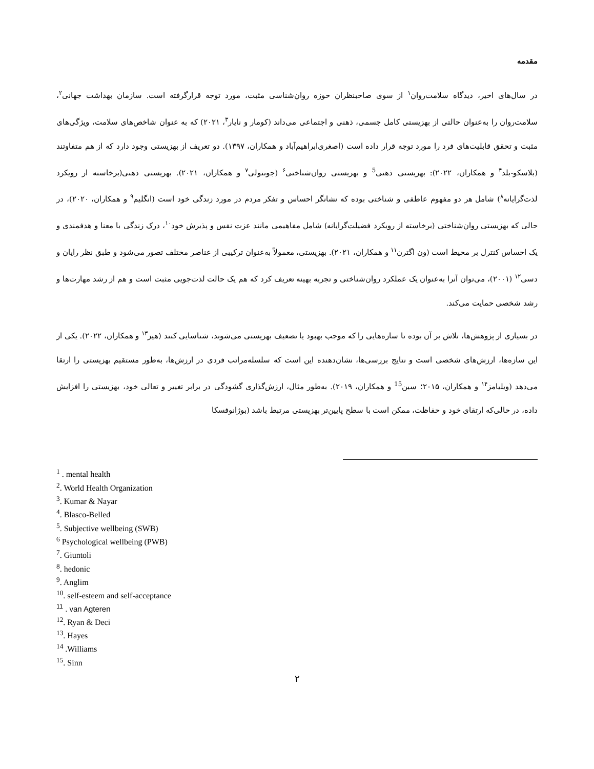مقدمه
در سال‌های اخیر، دیدگاه سلامت‌روان<sup>۱</sup> از سوی صاحبنظران حوزه روان‌شناسی مثبت، مورد توجه قرارگرفته است. سازمان بهداشت جهانی<sup>۲</sup>، سلامت‌روان را به‌عنوان حالتی از بهزیستی کامل جسمی، ذهنی و اجتماعی می‌داند (کومار و نایار<sup>۳</sup>، ۲۰۲۱) که به عنوان شاخص‌های سلامت، ویژگی‌های مثبت و تحقق قابلیت‌های فرد را مورد توجه قرار داده است (اصغری‌ابراهیم‌آباد و همکاران، ۱۳۹۷). دو تعریف از بهزیستی وجود دارد که از هم متفاوتند (بلاسکو-بلد<sup>۴</sup> و همکاران، ۲۰۲۲): بهزیستی ذهنی<sup>5</sup> و بهزیستی روان‌شناختی<sup>۶</sup> (جونتولی<sup>۷</sup> و همکاران، ۲۰۲۱). بهزیستی ذهنی(برخاسته از رویکرد لذت‌گرایانه<sup>۸</sup>) شامل هر دو مفهوم عاطفی و شناختی بوده که نشانگر احساس و تفکر مردم در مورد زندگی خود است (انگلیم<sup>۹</sup> و همکاران، ۲۰۲۰)، در حالی که بهزیستی روان‌شناختی (برخاسته از رویکرد فضیلت‌گرایانه) شامل مفاهیمی مانند عزت نفس و پذیرش خود<sup>۱۰</sup>، درک زندگی با معنا و هدفمندی و یک احساس کنترل بر محیط است (ون اگترن<sup>۱۱</sup> و همکاران، ۲۰۲۱). بهزیستی، معمولاً به‌عنوان ترکیبی از عناصر مختلف تصور می‌شود و طبق نظر رایان و دسی<sup>۱۲</sup> (۲۰۰۱)، می‌توان آنرا به‌عنوان یک عملکرد روان‌شناختی و تجربه بهینه تعریف کرد که هم یک حالت لذت‌جویی مثبت است و هم از رشد مهارت‌ها و رشد شخصی حمایت می‌کند.
در بسیاری از پژوهش‌ها، تلاش بر آن بوده تا سازه‌هایی را که موجب بهبود یا تضعیف بهزیستی می‌شوند، شناسایی کنند (هیز<sup>۱۳</sup> و همکاران، ۲۰۲۲). یکی از این سازه‌ها، ارزش‌های شخصی است و نتایج بررسی‌ها، نشان‌دهنده این است که سلسله‌مراتب فردی در ارزش‌ها، به‌طور مستقیم بهزیستی را ارتقا می‌دهد (ویلیامز<sup>۱۴</sup> و همکاران، ۲۰۱۵؛ سین<sup>15</sup> و همکاران، ۲۰۱۹). به‌طور مثال، ارزش‌گذاری گشودگی در برابر تغییر و تعالی خود، بهزیستی را افزایش داده، در حالی‌که ارتقای خود و حفاظت، ممکن است با سطح پایین‌تر بهزیستی مرتبط باشد (بوژانوفسکا
<sup>1</sup> . mental health
<sup>2</sup>. World Health Organization
<sup>3</sup>. Kumar & Nayar
<sup>4</sup>. Blasco-Belled
<sup>5</sup>. Subjective wellbeing (SWB)
<sup>6</sup> Psychological wellbeing (PWB)
<sup>7</sup>. Giuntoli
<sup>8</sup>. hedonic
<sup>9</sup>. Anglim
<sup>10</sup>. self-esteem and self-acceptance
<sup>11</sup> . van Agteren
<sup>12</sup>. Ryan & Deci
<sup>13</sup>. Hayes
<sup>14</sup> .Williams
<sup>15</sup>. Sinn
۲